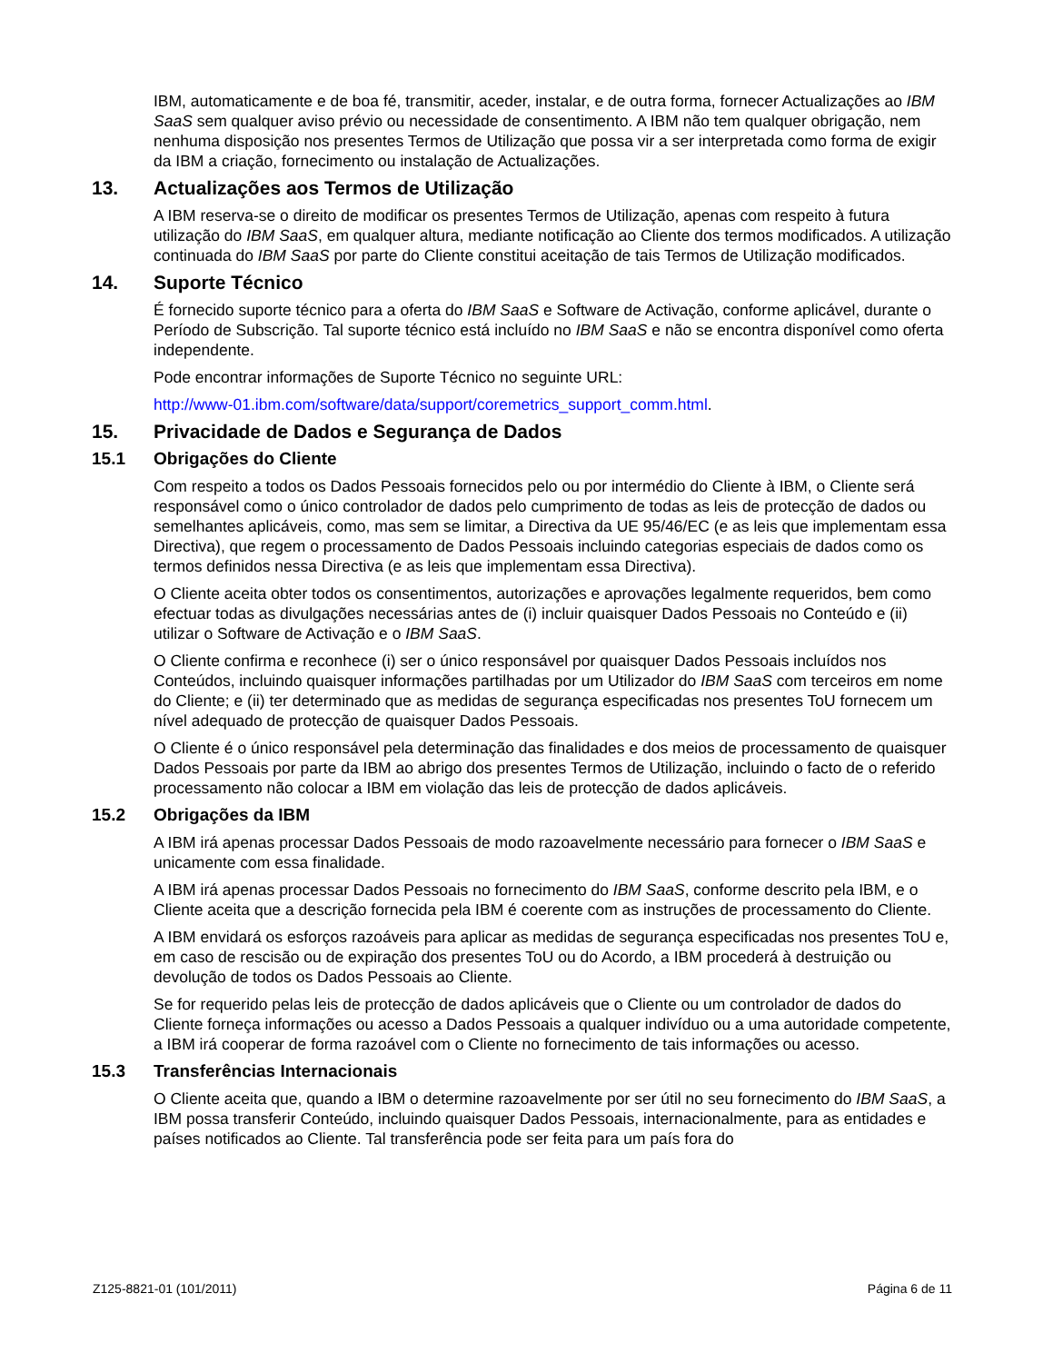IBM, automaticamente e de boa fé, transmitir, aceder, instalar, e de outra forma, fornecer Actualizações ao IBM SaaS sem qualquer aviso prévio ou necessidade de consentimento. A IBM não tem qualquer obrigação, nem nenhuma disposição nos presentes Termos de Utilização que possa vir a ser interpretada como forma de exigir da IBM a criação, fornecimento ou instalação de Actualizações.
13. Actualizações aos Termos de Utilização
A IBM reserva-se o direito de modificar os presentes Termos de Utilização, apenas com respeito à futura utilização do IBM SaaS, em qualquer altura, mediante notificação ao Cliente dos termos modificados. A utilização continuada do IBM SaaS por parte do Cliente constitui aceitação de tais Termos de Utilização modificados.
14. Suporte Técnico
É fornecido suporte técnico para a oferta do IBM SaaS e Software de Activação, conforme aplicável, durante o Período de Subscrição. Tal suporte técnico está incluído no IBM SaaS e não se encontra disponível como oferta independente.
Pode encontrar informações de Suporte Técnico no seguinte URL:
http://www-01.ibm.com/software/data/support/coremetrics_support_comm.html.
15. Privacidade de Dados e Segurança de Dados
15.1 Obrigações do Cliente
Com respeito a todos os Dados Pessoais fornecidos pelo ou por intermédio do Cliente à IBM, o Cliente será responsável como o único controlador de dados pelo cumprimento de todas as leis de protecção de dados ou semelhantes aplicáveis, como, mas sem se limitar, a Directiva da UE 95/46/EC (e as leis que implementam essa Directiva), que regem o processamento de Dados Pessoais incluindo categorias especiais de dados como os termos definidos nessa Directiva (e as leis que implementam essa Directiva).
O Cliente aceita obter todos os consentimentos, autorizações e aprovações legalmente requeridos, bem como efectuar todas as divulgações necessárias antes de (i) incluir quaisquer Dados Pessoais no Conteúdo e (ii) utilizar o Software de Activação e o IBM SaaS.
O Cliente confirma e reconhece (i) ser o único responsável por quaisquer Dados Pessoais incluídos nos Conteúdos, incluindo quaisquer informações partilhadas por um Utilizador do IBM SaaS com terceiros em nome do Cliente; e (ii) ter determinado que as medidas de segurança especificadas nos presentes ToU fornecem um nível adequado de protecção de quaisquer Dados Pessoais.
O Cliente é o único responsável pela determinação das finalidades e dos meios de processamento de quaisquer Dados Pessoais por parte da IBM ao abrigo dos presentes Termos de Utilização, incluindo o facto de o referido processamento não colocar a IBM em violação das leis de protecção de dados aplicáveis.
15.2 Obrigações da IBM
A IBM irá apenas processar Dados Pessoais de modo razoavelmente necessário para fornecer o IBM SaaS e unicamente com essa finalidade.
A IBM irá apenas processar Dados Pessoais no fornecimento do IBM SaaS, conforme descrito pela IBM, e o Cliente aceita que a descrição fornecida pela IBM é coerente com as instruções de processamento do Cliente.
A IBM envidará os esforços razoáveis para aplicar as medidas de segurança especificadas nos presentes ToU e, em caso de rescisão ou de expiração dos presentes ToU ou do Acordo, a IBM procederá à destruição ou devolução de todos os Dados Pessoais ao Cliente.
Se for requerido pelas leis de protecção de dados aplicáveis que o Cliente ou um controlador de dados do Cliente forneça informações ou acesso a Dados Pessoais a qualquer indivíduo ou a uma autoridade competente, a IBM irá cooperar de forma razoável com o Cliente no fornecimento de tais informações ou acesso.
15.3 Transferências Internacionais
O Cliente aceita que, quando a IBM o determine razoavelmente por ser útil no seu fornecimento do IBM SaaS, a IBM possa transferir Conteúdo, incluindo quaisquer Dados Pessoais, internacionalmente, para as entidades e países notificados ao Cliente. Tal transferência pode ser feita para um país fora do
Z125-8821-01 (101/2011) Página 6 de 11